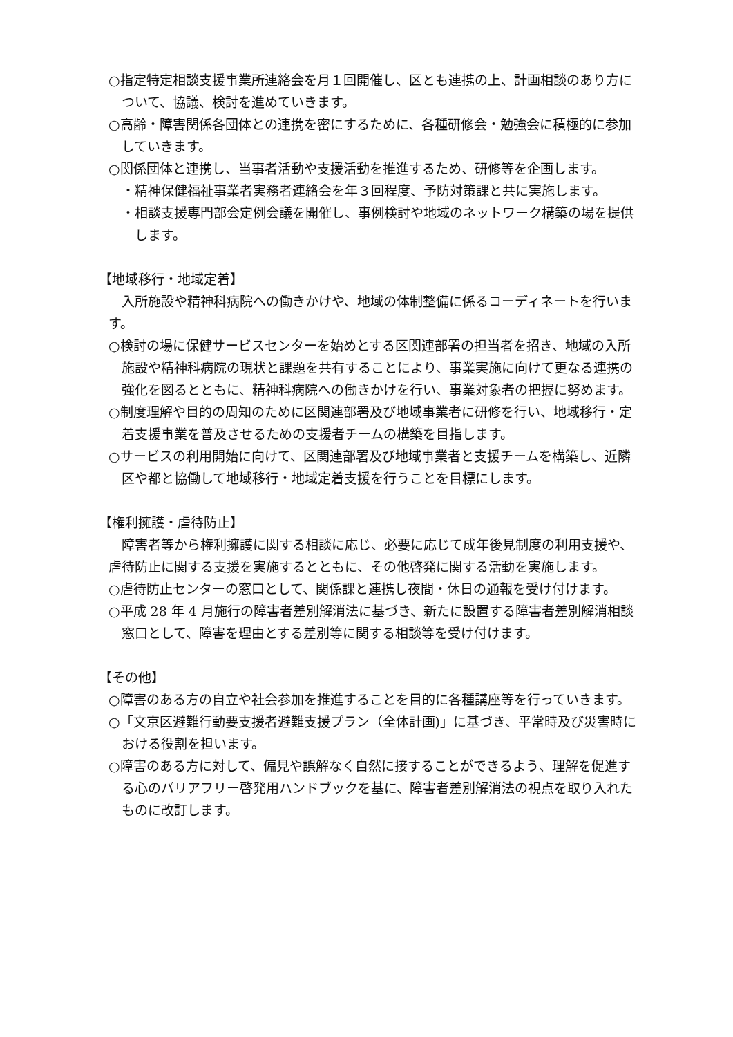○指定特定相談支援事業所連絡会を月１回開催し、区とも連携の上、計画相談のあり方について、協議、検討を進めていきます。
○高齢・障害関係各団体との連携を密にするために、各種研修会・勉強会に積極的に参加していきます。
○関係団体と連携し、当事者活動や支援活動を推進するため、研修等を企画します。
・精神保健福祉事業者実務者連絡会を年３回程度、予防対策課と共に実施します。
・相談支援専門部会定例会議を開催し、事例検討や地域のネットワーク構築の場を提供します。
【地域移行・地域定着】
入所施設や精神科病院への働きかけや、地域の体制整備に係るコーディネートを行います。
○検討の場に保健サービスセンターを始めとする区関連部署の担当者を招き、地域の入所施設や精神科病院の現状と課題を共有することにより、事業実施に向けて更なる連携の強化を図るとともに、精神科病院への働きかけを行い、事業対象者の把握に努めます。
○制度理解や目的の周知のために区関連部署及び地域事業者に研修を行い、地域移行・定着支援事業を普及させるための支援者チームの構築を目指します。
○サービスの利用開始に向けて、区関連部署及び地域事業者と支援チームを構築し、近隣区や都と協働して地域移行・地域定着支援を行うことを目標にします。
【権利擁護・虐待防止】
障害者等から権利擁護に関する相談に応じ、必要に応じて成年後見制度の利用支援や、虐待防止に関する支援を実施するとともに、その他啓発に関する活動を実施します。
○虐待防止センターの窓口として、関係課と連携し夜間・休日の通報を受け付けます。
○平成 28 年 4 月施行の障害者差別解消法に基づき、新たに設置する障害者差別解消相談窓口として、障害を理由とする差別等に関する相談等を受け付けます。
【その他】
○障害のある方の自立や社会参加を推進することを目的に各種講座等を行っていきます。
○「文京区避難行動要支援者避難支援プラン（全体計画)」に基づき、平常時及び災害時における役割を担います。
○障害のある方に対して、偏見や誤解なく自然に接することができるよう、理解を促進する心のバリアフリー啓発用ハンドブックを基に、障害者差別解消法の視点を取り入れたものに改訂します。